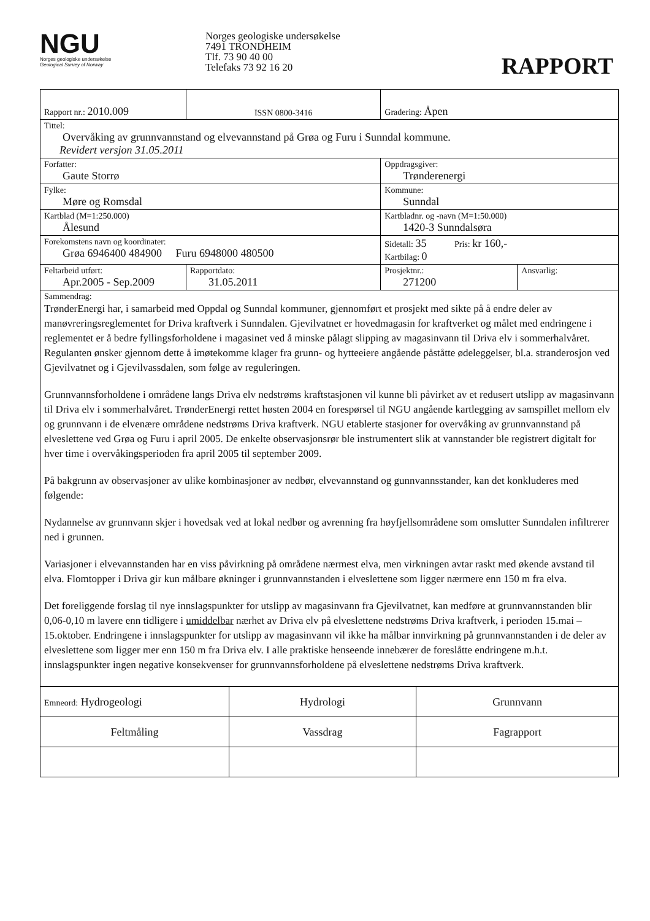NGU
Norges geologiske undersøkelse
Geological Survey of Norway
Norges geologiske undersøkelse
7491 TRONDHEIM
Tlf. 73 90 40 00
Telefaks 73 92 16 20
RAPPORT
| Rapport nr.: 2010.009 | | ISSN 0800-3416 | Gradering: Åpen | |
| Tittel: Overvåking av grunnvannstand og elvevannstand på Grøa og Furu i Sunndal kommune. Revidert versjon 31.05.2011 | | | | |
| Forfatter: Gaute Storrø | | | Oppdragsgiver: Trønderenergi | |
| Fylke: Møre og Romsdal | | | Kommune: Sunndal | |
| Kartblad (M=1:250.000) Ålesund | | | Kartbladnr. og -navn (M=1:50.000) 1420-3 Sunndalsøra | |
| Forekomstens navn og koordinater: Grøa 6946400 484900 Furu 6948000 480500 | | | Sidetall: 35 Pris: kr 160,- Kartbilag: 0 | |
| Feltarbeid utført: Apr.2005 - Sep.2009 | Rapportdato: 31.05.2011 | | Prosjektnr.: 271200 | Ansvarlig: |
| Sammendrag: TrønderEnergi har, i samarbeid med Oppdal og Sunndal kommuner, gjennomført et prosjekt med sikte på å endre deler av manøvreringsreglementet for Driva kraftverk i Sunndalen. Gjevilvatnet er hovedmagasin for kraftverket og målet med endringene i reglementet er å bedre fyllingsforholdene i magasinet ved å minske pålagt slipping av magasinvann til Driva elv i sommerhalvåret. Regulanten ønsker gjennom dette å imøtekomme klager fra grunn- og hytteeiere angående påståtte ødeleggelser, bl.a. stranderosjon ved Gjevilvatnet og i Gjevilvassdalen, som følge av reguleringen. Grunnvannsforholdene i områdene langs Driva elv nedstrøms kraftstasjonen vil kunne bli påvirket av et redusert utslipp av magasinvann til Driva elv i sommerhalvåret. TrønderEnergi rettet høsten 2004 en forespørsel til NGU angående kartlegging av samspillet mellom elv og grunnvann i de elvenære områdene nedstrøms Driva kraftverk. NGU etablerte stasjoner for overvåking av grunnvannstand på elveslettene ved Grøa og Furu i april 2005. De enkelte observasjonsrør ble instrumentert slik at vannstander ble registrert digitalt for hver time i overvåkingsperioden fra april 2005 til september 2009. På bakgrunn av observasjoner av ulike kombinasjoner av nedbør, elvevannstand og gunnvannsstander, kan det konkluderes med følgende: Nydannelse av grunnvann skjer i hovedsak ved at lokal nedbør og avrenning fra høyfjellsområdene som omslutter Sunndalen infiltrerer ned i grunnen. Variasjoner i elvevannstanden har en viss påvirkning på områdene nærmest elva, men virkningen avtar raskt med økende avstand til elva. Flomtopper i Driva gir kun målbare økninger i grunnvannstanden i elveslettene som ligger nærmere enn 150 m fra elva. Det foreliggende forslag til nye innslagspunkter for utslipp av magasinvann fra Gjevilvatnet, kan medføre at grunnvannstanden blir 0,06-0,10 m lavere enn tidligere i umiddelbar nærhet av Driva elv på elveslettene nedstrøms Driva kraftverk, i perioden 15.mai – 15.oktober. Endringene i innslagspunkter for utslipp av magasinvann vil ikke ha målbar innvirkning på grunnvannstanden i de deler av elveslettene som ligger mer enn 150 m fra Driva elv. I alle praktiske henseende innebærer de foreslåtte endringene m.h.t. innslagspunkter ingen negative konsekvenser for grunnvannsforholdene på elveslettene nedstrøms Driva kraftverk. | | | | |
| Emneord: Hydrogeologi | Hydrologi | Grunnvann |
| Feltmåling | Vassdrag | Fagrapport |